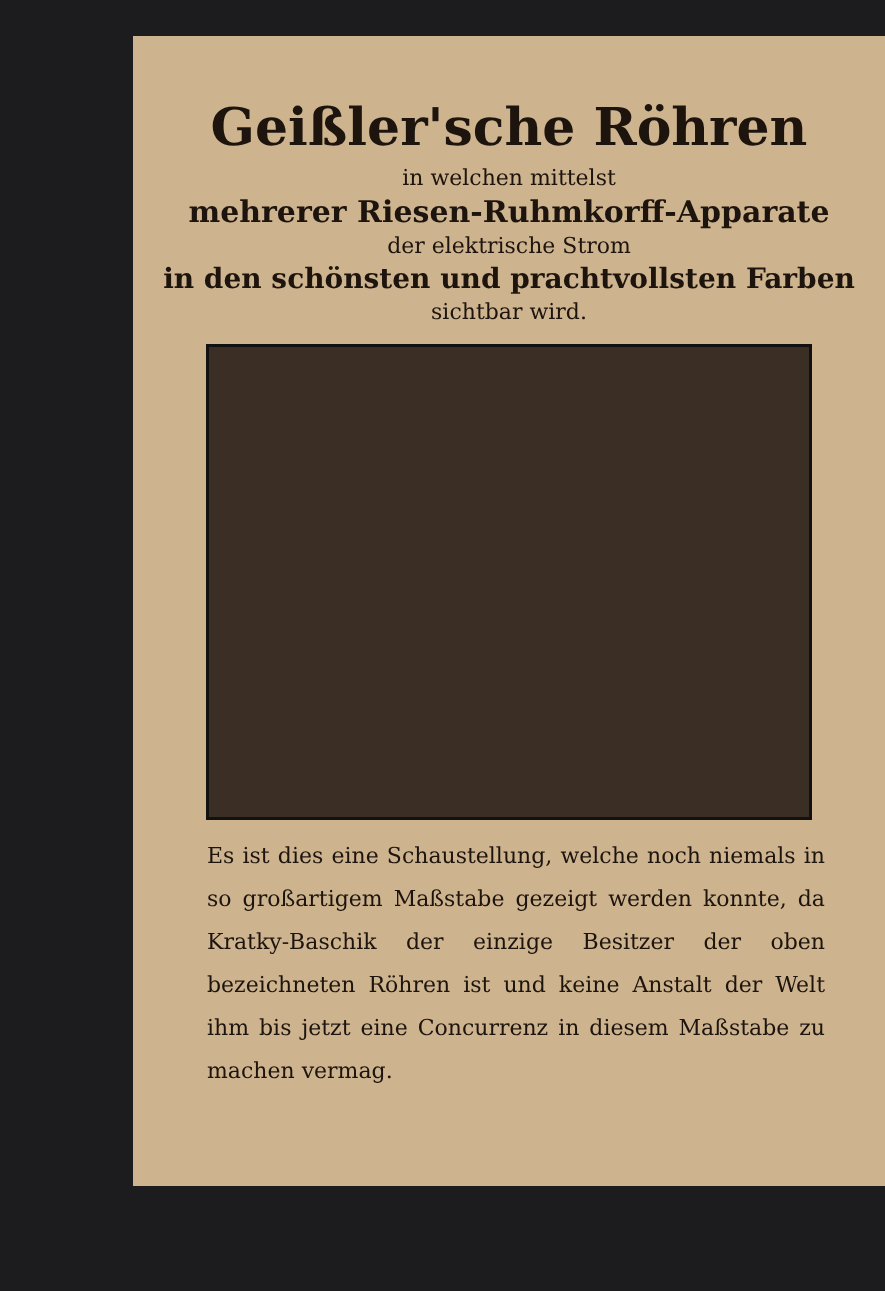Geißler'sche Röhren
in welchen mittelst
mehrerer Riesen-Ruhmkorff-Apparate
der elektrische Strom
in den schönsten und prachtvollsten Farben
sichtbar wird.
Es ist dies eine Schaustellung, welche noch niemals in so großartigem Maßstabe gezeigt werden konnte, da Kratky-Baschik der einzige Besitzer der oben bezeichneten Röhren ist und keine Anstalt der Welt ihm bis jetzt eine Concurrenz in diesem Maßstabe zu machen vermag.